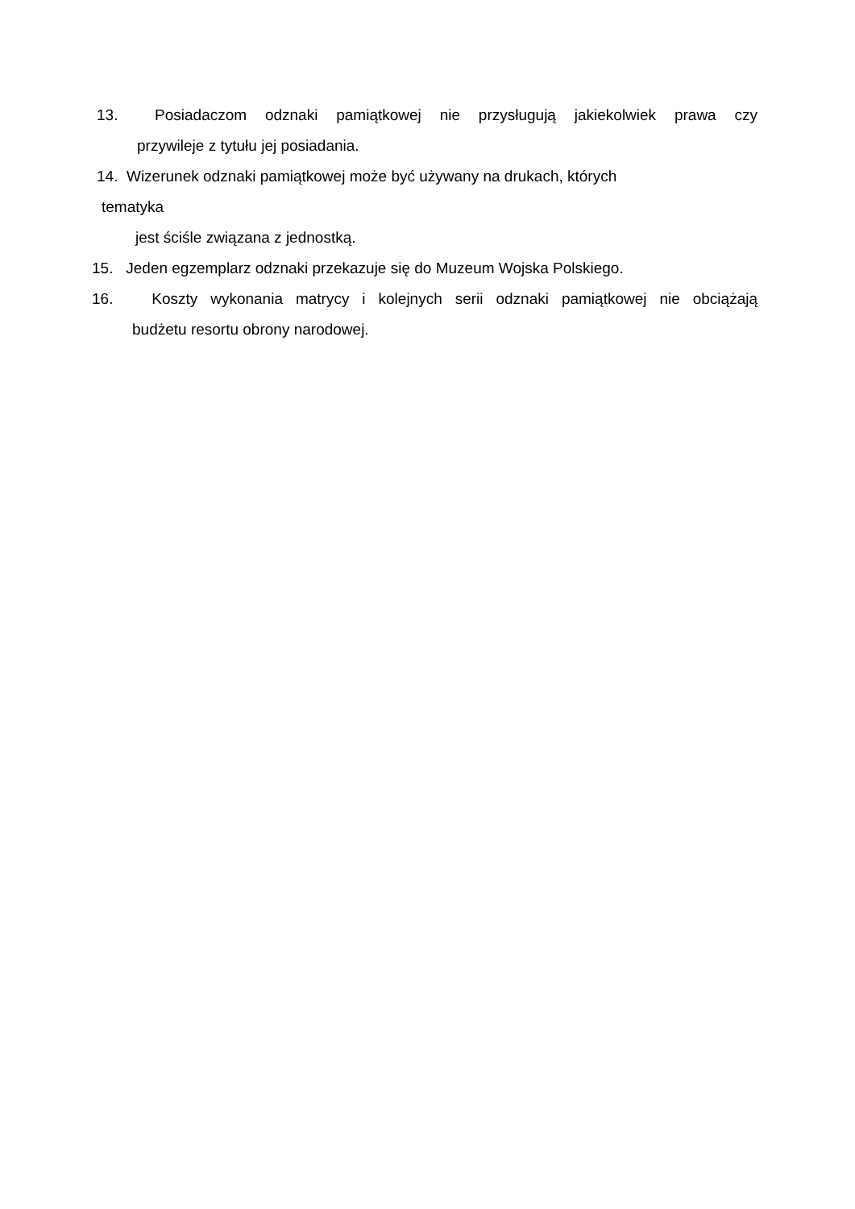13. Posiadaczom odznaki pamiątkowej nie przysługują jakiekolwiek prawa czy
przywileje z tytułu jej posiadania.
14. Wizerunek odznaki pamiątkowej może być używany na drukach, których
tematyka
jest ściśle związana z jednostką.
15. Jeden egzemplarz odznaki przekazuje się do Muzeum Wojska Polskiego.
16. Koszty wykonania matrycy i kolejnych serii odznaki pamiątkowej nie obciążają
budżetu resortu obrony narodowej.